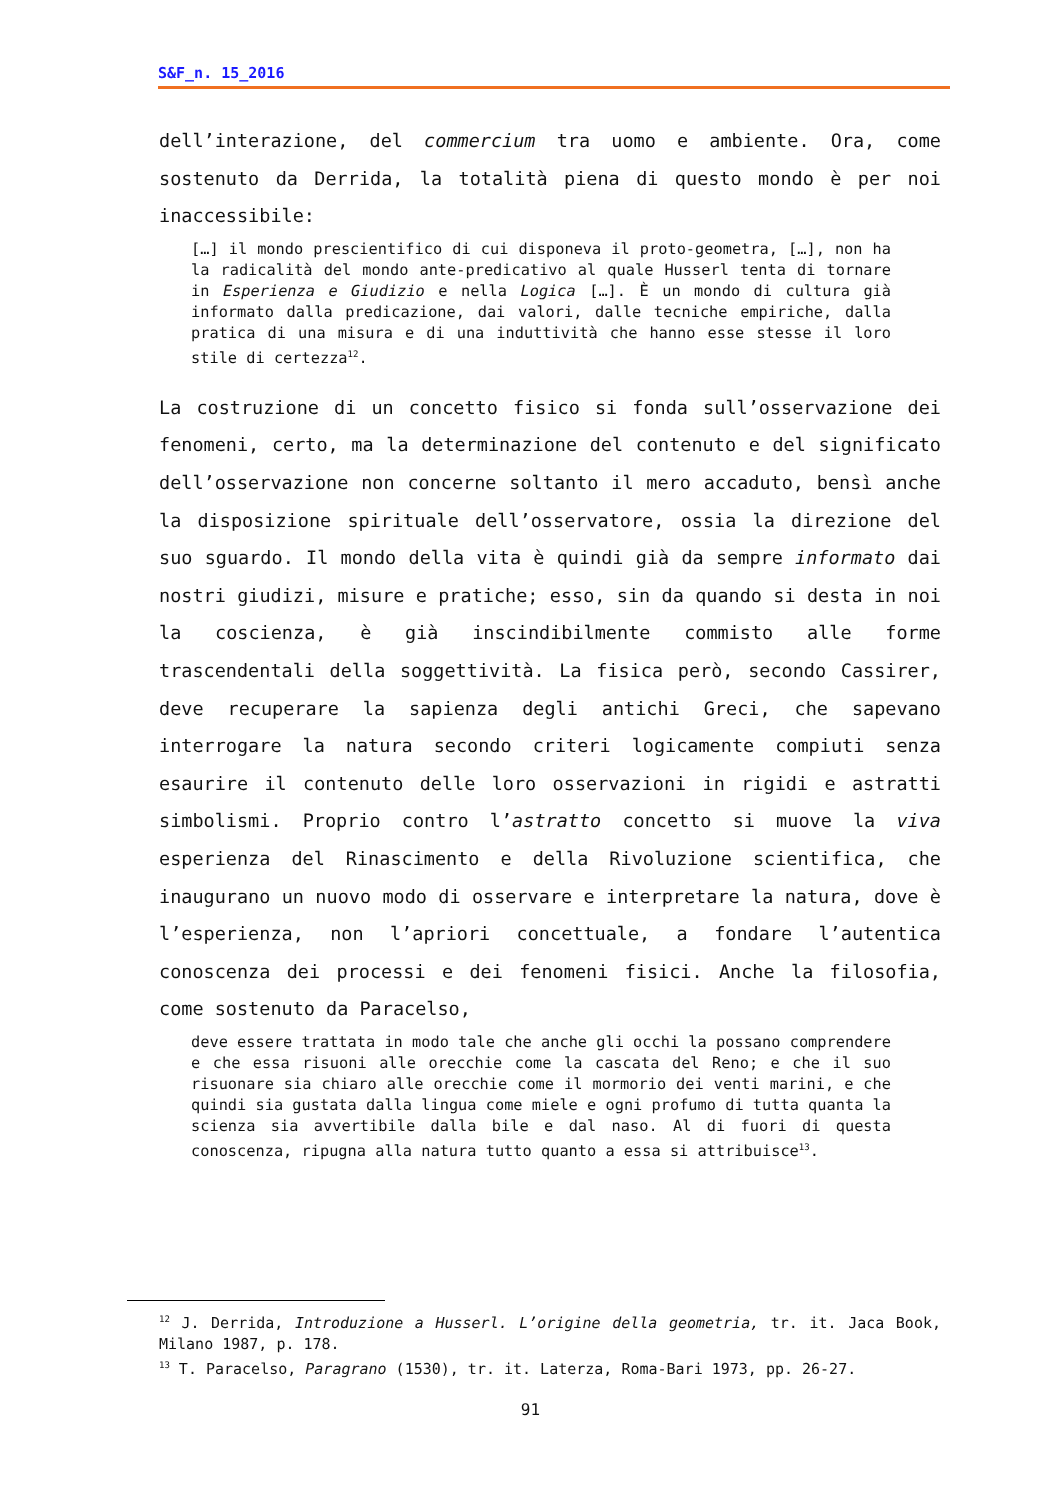S&F_n. 15_2016
dell’interazione, del commercium tra uomo e ambiente. Ora, come sostenuto da Derrida, la totalità piena di questo mondo è per noi inaccessibile:
[…] il mondo prescientifico di cui disponeva il proto-geometra, […], non ha la radicalità del mondo ante-predicativo al quale Husserl tenta di tornare in Esperienza e Giudizio e nella Logica […]. È un mondo di cultura già informato dalla predicazione, dai valori, dalle tecniche empiriche, dalla pratica di una misura e di una induttività che hanno esse stesse il loro stile di certezza<sup>12</sup>.
La costruzione di un concetto fisico si fonda sull’osservazione dei fenomeni, certo, ma la determinazione del contenuto e del significato dell’osservazione non concerne soltanto il mero accaduto, bensì anche la disposizione spirituale dell’osservatore, ossia la direzione del suo sguardo. Il mondo della vita è quindi già da sempre informato dai nostri giudizi, misure e pratiche; esso, sin da quando si desta in noi la coscienza, è già inscindibilmente commisto alle forme trascendentali della soggettività. La fisica però, secondo Cassirer, deve recuperare la sapienza degli antichi Greci, che sapevano interrogare la natura secondo criteri logicamente compiuti senza esaurire il contenuto delle loro osservazioni in rigidi e astratti simbolismi. Proprio contro l’astratto concetto si muove la viva esperienza del Rinascimento e della Rivoluzione scientifica, che inaugurano un nuovo modo di osservare e interpretare la natura, dove è l’esperienza, non l’apriori concettuale, a fondare l’autentica conoscenza dei processi e dei fenomeni fisici. Anche la filosofia, come sostenuto da Paracelso,
deve essere trattata in modo tale che anche gli occhi la possano comprendere e che essa risuoni alle orecchie come la cascata del Reno; e che il suo risuonare sia chiaro alle orecchie come il mormorio dei venti marini, e che quindi sia gustata dalla lingua come miele e ogni profumo di tutta quanta la scienza sia avvertibile dalla bile e dal naso. Al di fuori di questa conoscenza, ripugna alla natura tutto quanto a essa si attribuisce<sup>13</sup>.
<sup>12</sup> J. Derrida, Introduzione a Husserl. L’origine della geometria, tr. it. Jaca Book, Milano 1987, p. 178.
<sup>13</sup> T. Paracelso, Paragrano (1530), tr. it. Laterza, Roma-Bari 1973, pp. 26-27.
91